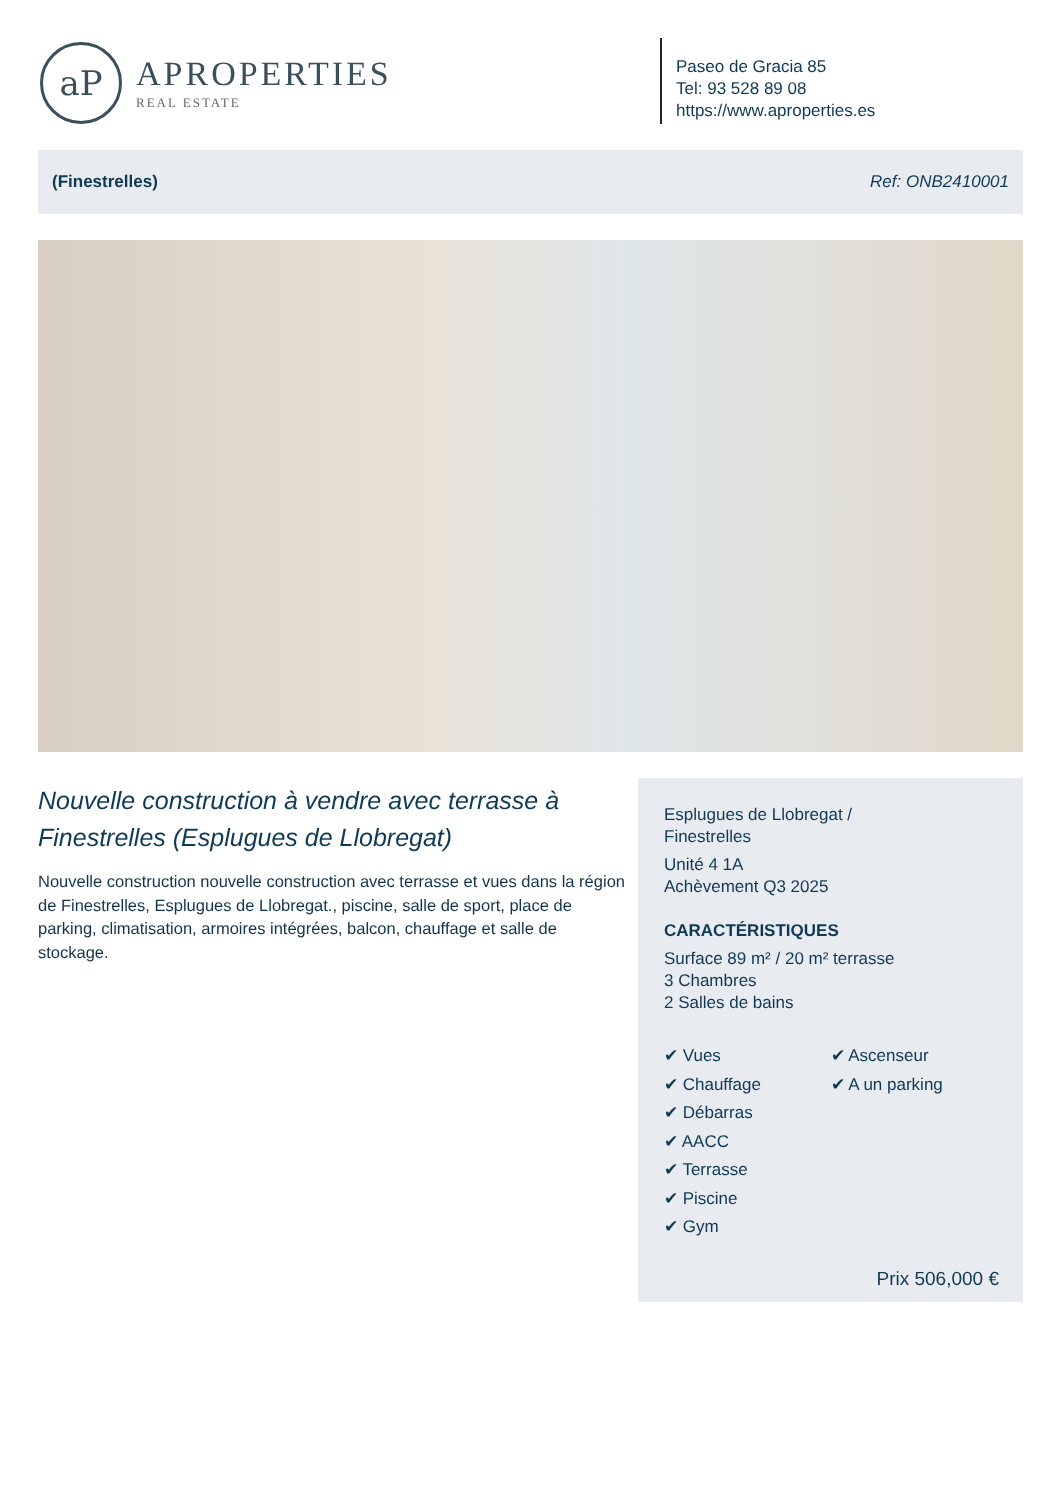aP
APROPERTIES
REAL ESTATE
Paseo de Gracia 85
Tel: 93 528 89 08
https://www.aproperties.es
(Finestrelles) Ref: ONB2410001
Nouvelle construction à vendre avec terrasse à Finestrelles (Esplugues de Llobregat)
Nouvelle construction nouvelle construction avec terrasse et vues dans la région de Finestrelles, Esplugues de Llobregat., piscine, salle de sport, place de parking, climatisation, armoires intégrées, balcon, chauffage et salle de stockage.
Esplugues de Llobregat /
Finestrelles
Unité 4 1A
Achèvement Q3 2025
CARACTÉRISTIQUES
Surface 89 m² / 20 m² terrasse
3 Chambres
2 Salles de bains
✔ Vues
✔ Chauffage
✔ Débarras
✔ AACC
✔ Terrasse
✔ Piscine
✔ Gym
✔ Ascenseur
✔ A un parking
Prix 506,000 €